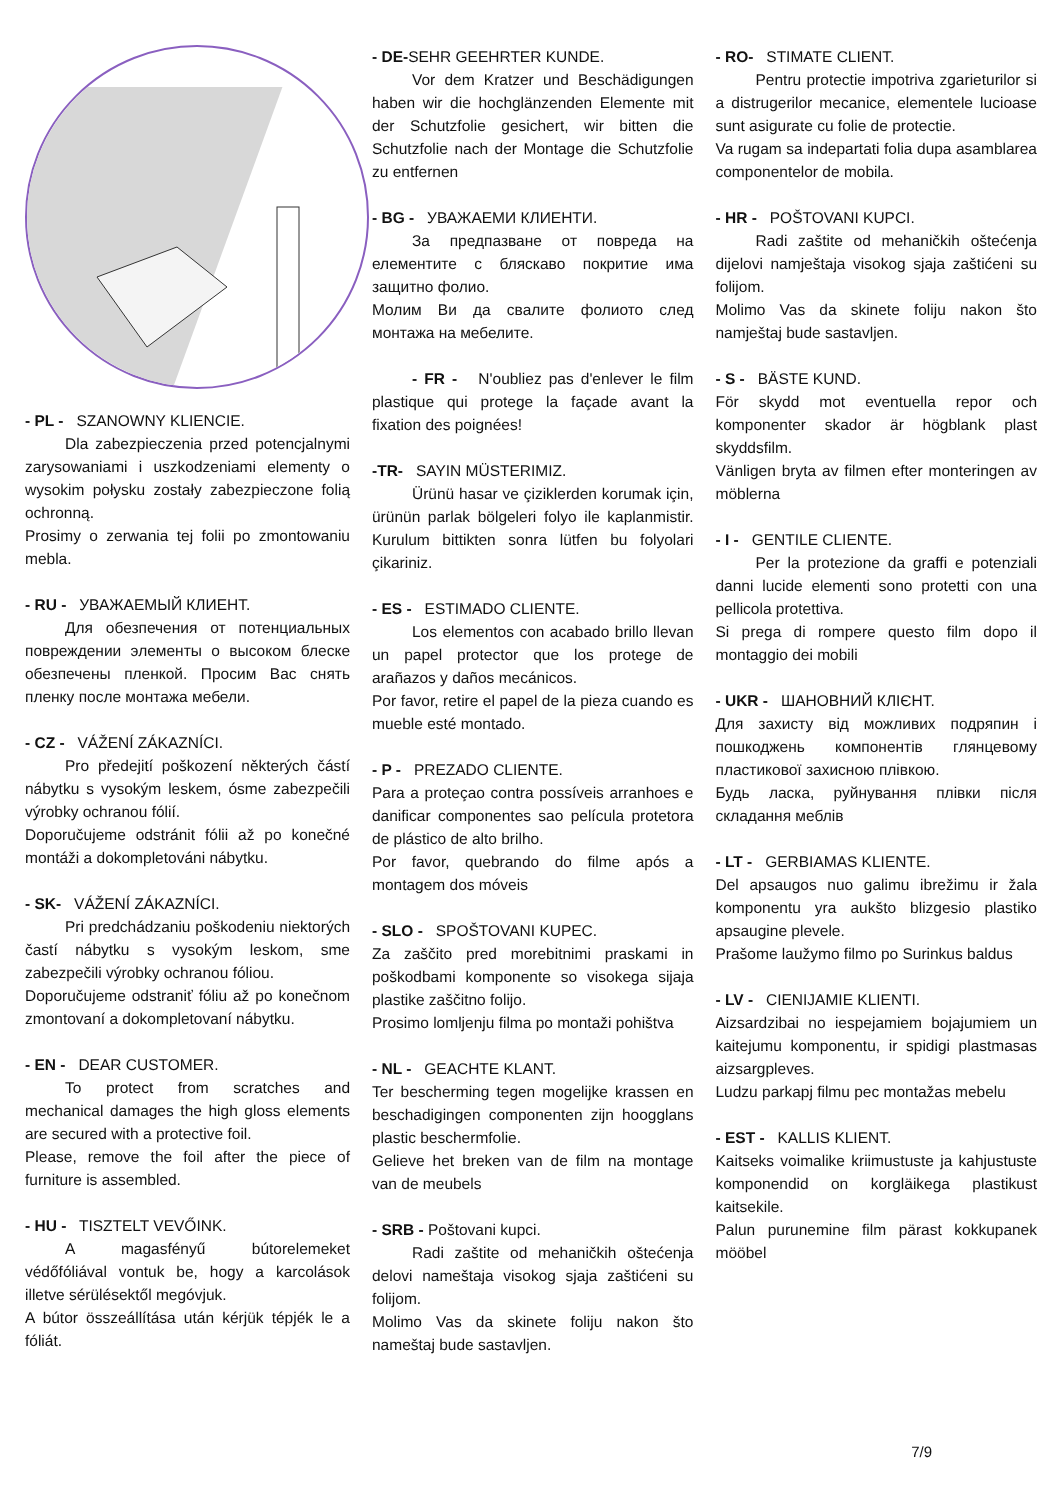- PL - SZANOWNY KLIENCIE.
Dla zabezpieczenia przed potencjalnymi zarysowaniami i uszkodzeniami elementy o wysokim połysku zostały zabezpieczone folią ochronną.
Prosimy o zerwania tej folii po zmontowaniu mebla.
- RU - УВАЖАЕМЫЙ КЛИЕНТ.
Для обезпечения от потенциальных повреждении элементы о высоком блеске обезпечены пленкой. Просим Вас снять пленку после монтажа мебели.
- CZ - VÁŽENÍ ZÁKAZNÍCI.
Pro předejití poškození některých částí nábytku s vysokým leskem, ósme zabezpečili výrobky ochranou fólií.
Doporučujeme odstránit fólii až po konečné montáži a dokompletováni nábytku.
- SK- VÁŽENÍ ZÁKAZNÍCI.
Pri predchádzaniu poškodeniu niektorých častí nábytku s vysokým leskom, sme zabezpečili výrobky ochranou fóliou.
Doporučujeme odstraniť fóliu až po konečnom zmontovaní a dokompletovaní nábytku.
- EN - DEAR CUSTOMER.
To protect from scratches and mechanical damages the high gloss elements are secured with a protective foil.
Please, remove the foil after the piece of furniture is assembled.
- HU - TISZTELT VEVŐINK.
A magasfényű bútorelemeket védőfóliával vontuk be, hogy a karcolások illetve sérülésektől megóvjuk.
A bútor összeállítása után kérjük tépjék le a fóliát.
- DE-SEHR GEEHRTER KUNDE.
Vor dem Kratzer und Beschädigungen haben wir die hochglänzenden Elemente mit der Schutzfolie gesichert, wir bitten die Schutzfolie nach der Montage die Schutzfolie zu entfernen
- BG - УВАЖАЕМИ КЛИЕНТИ.
За предпазване от повреда на елементите с бляскаво покритие има защитно фолио.
Молим Ви да свалите фолиото след монтажа на мебелите.
- FR - N'oubliez pas d'enlever le film plastique qui protege la façade avant la fixation des poignées!
-TR- SAYIN MÜSTERIMIZ.
Ürünü hasar ve çiziklerden korumak için, ürünün parlak bölgeleri folyo ile kaplanmistir. Kurulum bittikten sonra lütfen bu folyolari çikariniz.
- ES - ESTIMADO CLIENTE.
Los elementos con acabado brillo llevan un papel protector que los protege de arañazos y daños mecánicos.
Por favor, retire el papel de la pieza cuando es mueble esté montado.
- P - PREZADO CLIENTE.
Para a proteçao contra possíveis arranhoes e danificar componentes sao película protetora de plástico de alto brilho.
Por favor, quebrando do filme após a montagem dos móveis
- SLO - SPOŠTOVANI KUPEC.
Za zaščito pred morebitnimi praskami in poškodbami komponente so visokega sijaja plastike zaščitno folijo.
Prosimo lomljenju filma po montaži pohištva
- NL - GEACHTE KLANT.
Ter bescherming tegen mogelijke krassen en beschadigingen componenten zijn hoogglans plastic beschermfolie.
Gelieve het breken van de film na montage van de meubels
- SRB - Poštovani kupci.
Radi zaštite od mehaničkih oštećenja delovi nameštaja visokog sjaja zaštićeni su folijom.
Molimo Vas da skinete foliju nakon što nameštaj bude sastavljen.
- RO- STIMATE CLIENT.
Pentru protectie impotriva zgarieturilor si a distrugerilor mecanice, elementele lucioase sunt asigurate cu folie de protectie.
Va rugam sa indepartati folia dupa asamblarea componentelor de mobila.
- HR - POŠTOVANI KUPCI.
Radi zaštite od mehaničkih oštećenja dijelovi namještaja visokog sjaja zaštićeni su folijom.
Molimo Vas da skinete foliju nakon što namještaj bude sastavljen.
- S - BÄSTE KUND.
För skydd mot eventuella repor och komponenter skador är högblank plast skyddsfilm.
Vänligen bryta av filmen efter monteringen av möblerna
- I - GENTILE CLIENTE.
Per la protezione da graffi e potenziali danni lucide elementi sono protetti con una pellicola protettiva.
Si prega di rompere questo film dopo il montaggio dei mobili
- UKR - ШАНОВНИЙ КЛІЄНТ.
Для захисту від можливих подряпин і пошкоджень компонентів глянцевому пластикової захисною плівкою.
Будь ласка, руйнування плівки після складання меблів
- LT - GERBIAMAS KLIENTE.
Del apsaugos nuo galimu ibrežimu ir žala komponentu yra aukšto blizgesio plastiko apsaugine plevele.
Prašome laužymo filmo po Surinkus baldus
- LV - CIENIJAMIE KLIENTI.
Aizsardzibai no iespejamiem bojajumiem un kaitejumu komponentu, ir spidigi plastmasas aizsargpleves.
Ludzu parkapj filmu pec montažas mebelu
- EST - KALLIS KLIENT.
Kaitseks voimalike kriimustuste ja kahjustuste komponendid on korgläikega plastikust kaitsekile.
Palun purunemine film pärast kokkupanek mööbel
7/9